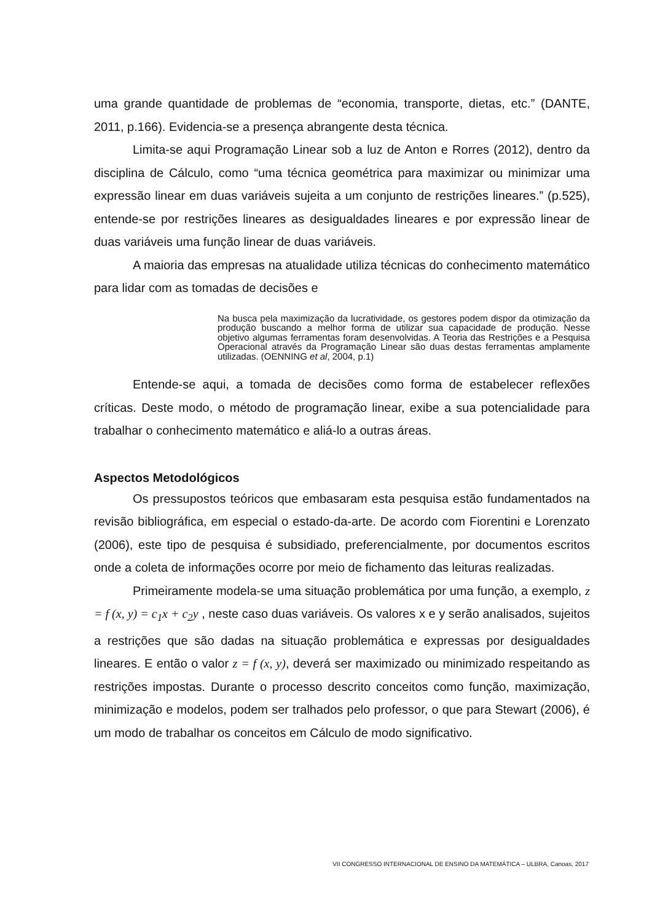uma grande quantidade de problemas de “economia, transporte, dietas, etc.” (DANTE, 2011, p.166). Evidencia-se a presença abrangente desta técnica.
Limita-se aqui Programação Linear sob a luz de Anton e Rorres (2012), dentro da disciplina de Cálculo, como “uma técnica geométrica para maximizar ou minimizar uma expressão linear em duas variáveis sujeita a um conjunto de restrições lineares.” (p.525), entende-se por restrições lineares as desigualdades lineares e por expressão linear de duas variáveis uma função linear de duas variáveis.
A maioria das empresas na atualidade utiliza técnicas do conhecimento matemático para lidar com as tomadas de decisões e
Na busca pela maximização da lucratividade, os gestores podem dispor da otimização da produção buscando a melhor forma de utilizar sua capacidade de produção. Nesse objetivo algumas ferramentas foram desenvolvidas. A Teoria das Restrições e a Pesquisa Operacional através da Programação Linear são duas destas ferramentas amplamente utilizadas. (OENNING et al, 2004, p.1)
Entende-se aqui, a tomada de decisões como forma de estabelecer reflexões críticas. Deste modo, o método de programação linear, exibe a sua potencialidade para trabalhar o conhecimento matemático e aliá-lo a outras áreas.
Aspectos Metodológicos
Os pressupostos teóricos que embasaram esta pesquisa estão fundamentados na revisão bibliográfica, em especial o estado-da-arte. De acordo com Fiorentini e Lorenzato (2006), este tipo de pesquisa é subsidiado, preferencialmente, por documentos escritos onde a coleta de informações ocorre por meio de fichamento das leituras realizadas.
Primeiramente modela-se uma situação problemática por uma função, a exemplo, z = f (x, y) = c<sub>1</sub>x + c<sub>2</sub>y , neste caso duas variáveis. Os valores x e y serão analisados, sujeitos a restrições que são dadas na situação problemática e expressas por desigualdades lineares. E então o valor z = f (x, y), deverá ser maximizado ou minimizado respeitando as restrições impostas. Durante o processo descrito conceitos como função, maximização, minimização e modelos, podem ser tralhados pelo professor, o que para Stewart (2006), é um modo de trabalhar os conceitos em Cálculo de modo significativo.
VII CONGRESSO INTERNACIONAL DE ENSINO DA MATEMÁTICA – ULBRA, Canoas, 2017